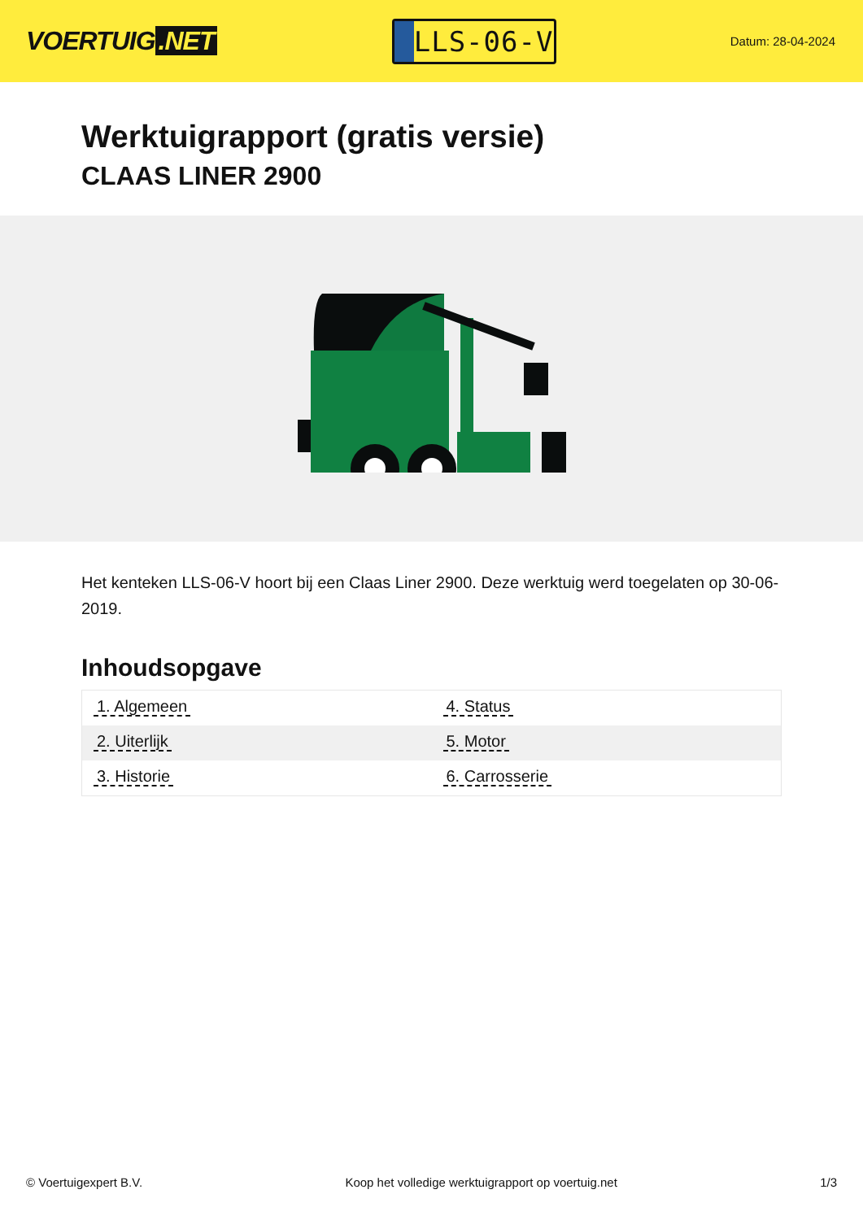VOERTUIG.NET
LLS-06-V
Datum: 28-04-2024
Werktuigrapport (gratis versie)
CLAAS LINER 2900
Het kenteken LLS-06-V hoort bij een Claas Liner 2900. Deze werktuig werd toegelaten op 30-06-2019.
Inhoudsopgave
| 1. Algemeen | 4. Status |
| 2. Uiterlijk | 5. Motor |
| 3. Historie | 6. Carrosserie |
© Voertuigexpert B.V. Koop het volledige werktuigrapport op voertuig.net
1/3